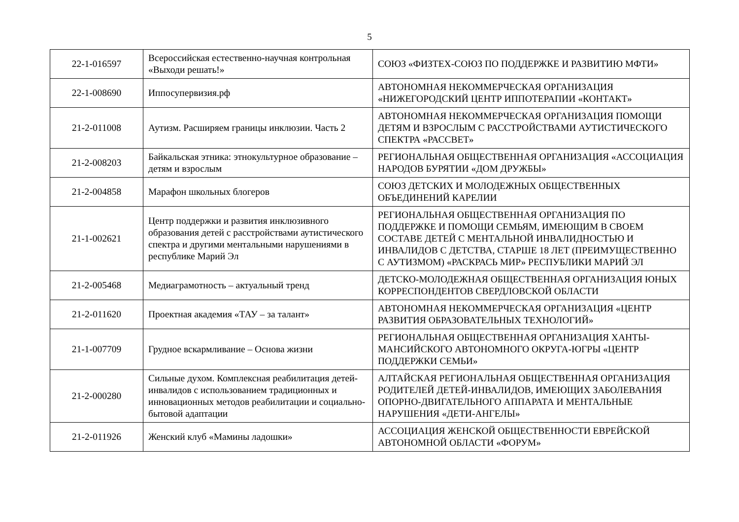5
| 22-1-016597 | Всероссийская естественно-научная контрольная «Выходи решать!» | СОЮЗ «ФИЗТЕХ-СОЮЗ ПО ПОДДЕРЖКЕ И РАЗВИТИЮ МФТИ» |
| 22-1-008690 | Иппосупервизия.рф | АВТОНОМНАЯ НЕКОММЕРЧЕСКАЯ ОРГАНИЗАЦИЯ «НИЖЕГОРОДСКИЙ ЦЕНТР ИППОТЕРАПИИ «КОНТАКТ» |
| 21-2-011008 | Аутизм. Расширяем границы инклюзии. Часть 2 | АВТОНОМНАЯ НЕКОММЕРЧЕСКАЯ ОРГАНИЗАЦИЯ ПОМОЩИ ДЕТЯМ И ВЗРОСЛЫМ С РАССТРОЙСТВАМИ АУТИСТИЧЕСКОГО СПЕКТРА «РАССВЕТ» |
| 21-2-008203 | Байкальская этника: этнокультурное образование – детям и взрослым | РЕГИОНАЛЬНАЯ ОБЩЕСТВЕННАЯ ОРГАНИЗАЦИЯ «АССОЦИАЦИЯ НАРОДОВ БУРЯТИИ «ДОМ ДРУЖБЫ» |
| 21-2-004858 | Марафон школьных блогеров | СОЮЗ ДЕТСКИХ И МОЛОДЕЖНЫХ ОБЩЕСТВЕННЫХ ОБЪЕДИНЕНИЙ КАРЕЛИИ |
| 21-1-002621 | Центр поддержки и развития инклюзивного образования детей с расстройствами аутистического спектра и другими ментальными нарушениями в республике Марий Эл | РЕГИОНАЛЬНАЯ ОБЩЕСТВЕННАЯ ОРГАНИЗАЦИЯ ПО ПОДДЕРЖКЕ И ПОМОЩИ СЕМЬЯМ, ИМЕЮЩИМ В СВОЕМ СОСТАВЕ ДЕТЕЙ С МЕНТАЛЬНОЙ ИНВАЛИДНОСТЬЮ И ИНВАЛИДОВ С ДЕТСТВА, СТАРШЕ 18 ЛЕТ (ПРЕИМУЩЕСТВЕННО С АУТИЗМОМ) «РАСКРАСЬ МИР» РЕСПУБЛИКИ МАРИЙ ЭЛ |
| 21-2-005468 | Медиаграмотность – актуальный тренд | ДЕТСКО-МОЛОДЕЖНАЯ ОБЩЕСТВЕННАЯ ОРГАНИЗАЦИЯ ЮНЫХ КОРРЕСПОНДЕНТОВ СВЕРДЛОВСКОЙ ОБЛАСТИ |
| 21-2-011620 | Проектная академия «ТАУ – за талант» | АВТОНОМНАЯ НЕКОММЕРЧЕСКАЯ ОРГАНИЗАЦИЯ «ЦЕНТР РАЗВИТИЯ ОБРАЗОВАТЕЛЬНЫХ ТЕХНОЛОГИЙ» |
| 21-1-007709 | Грудное вскармливание – Основа жизни | РЕГИОНАЛЬНАЯ ОБЩЕСТВЕННАЯ ОРГАНИЗАЦИЯ ХАНТЫ-МАНСИЙСКОГО АВТОНОМНОГО ОКРУГА-ЮГРЫ «ЦЕНТР ПОДДЕРЖКИ СЕМЬИ» |
| 21-2-000280 | Сильные духом. Комплексная реабилитация детей-инвалидов с использованием традиционных и инновационных методов реабилитации и социально-бытовой адаптации | АЛТАЙСКАЯ РЕГИОНАЛЬНАЯ ОБЩЕСТВЕННАЯ ОРГАНИЗАЦИЯ РОДИТЕЛЕЙ ДЕТЕЙ-ИНВАЛИДОВ, ИМЕЮЩИХ ЗАБОЛЕВАНИЯ ОПОРНО-ДВИГАТЕЛЬНОГО АППАРАТА И МЕНТАЛЬНЫЕ НАРУШЕНИЯ «ДЕТИ-АНГЕЛЫ» |
| 21-2-011926 | Женский клуб «Мамины ладошки» | АССОЦИАЦИЯ ЖЕНСКОЙ ОБЩЕСТВЕННОСТИ ЕВРЕЙСКОЙ АВТОНОМНОЙ ОБЛАСТИ «ФОРУМ» |